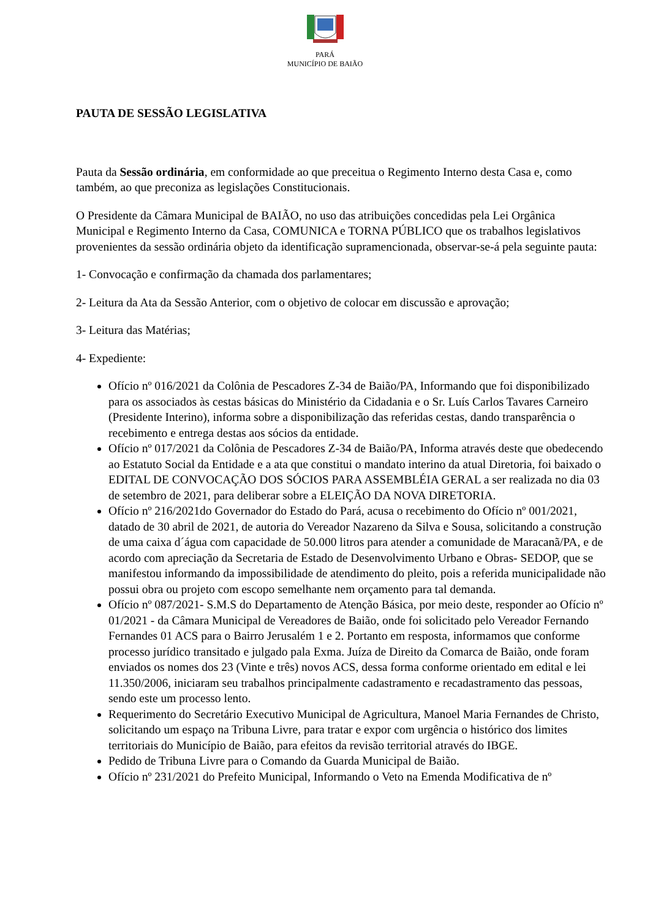PARÁ
MUNICÍPIO DE BAIÃO
PAUTA DE SESSÃO LEGISLATIVA
Pauta da Sessão ordinária, em conformidade ao que preceitua o Regimento Interno desta Casa e, como também, ao que preconiza as legislações Constitucionais.
O Presidente da Câmara Municipal de BAIÃO, no uso das atribuições concedidas pela Lei Orgânica Municipal e Regimento Interno da Casa, COMUNICA e TORNA PÚBLICO que os trabalhos legislativos provenientes da sessão ordinária objeto da identificação supramencionada, observar-se-á pela seguinte pauta:
1- Convocação e confirmação da chamada dos parlamentares;
2- Leitura da Ata da Sessão Anterior, com o objetivo de colocar em discussão e aprovação;
3- Leitura das Matérias;
4- Expediente:
Ofício nº 016/2021 da Colônia de Pescadores Z-34 de Baião/PA, Informando que foi disponibilizado para os associados às cestas básicas do Ministério da Cidadania e o Sr. Luís Carlos Tavares Carneiro (Presidente Interino), informa sobre a disponibilização das referidas cestas, dando transparência o recebimento e entrega destas aos sócios da entidade.
Ofício nº 017/2021 da Colônia de Pescadores Z-34 de Baião/PA, Informa através deste que obedecendo ao Estatuto Social da Entidade e a ata que constitui o mandato interino da atual Diretoria, foi baixado o EDITAL DE CONVOCAÇÃO DOS SÓCIOS PARA ASSEMBLÉIA GERAL a ser realizada no dia 03 de setembro de 2021, para deliberar sobre a ELEIÇÃO DA NOVA DIRETORIA.
Ofício nº 216/2021do Governador do Estado do Pará, acusa o recebimento do Ofício nº 001/2021, datado de 30 abril de 2021, de autoria do Vereador Nazareno da Silva e Sousa, solicitando a construção de uma caixa d´água com capacidade de 50.000 litros para atender a comunidade de Maracanã/PA, e de acordo com apreciação da Secretaria de Estado de Desenvolvimento Urbano e Obras- SEDOP, que se manifestou informando da impossibilidade de atendimento do pleito, pois a referida municipalidade não possui obra ou projeto com escopo semelhante nem orçamento para tal demanda.
Ofício nº 087/2021- S.M.S do Departamento de Atenção Básica, por meio deste, responder ao Ofício nº 01/2021 - da Câmara Municipal de Vereadores de Baião, onde foi solicitado pelo Vereador Fernando Fernandes 01 ACS para o Bairro Jerusalém 1 e 2. Portanto em resposta, informamos que conforme processo jurídico transitado e julgado pala Exma. Juíza de Direito da Comarca de Baião, onde foram enviados os nomes dos 23 (Vinte e três) novos ACS, dessa forma conforme orientado em edital e lei 11.350/2006, iniciaram seu trabalhos principalmente cadastramento e recadastramento das pessoas, sendo este um processo lento.
Requerimento do Secretário Executivo Municipal de Agricultura, Manoel Maria Fernandes de Christo, solicitando um espaço na Tribuna Livre, para tratar e expor com urgência o histórico dos limites territoriais do Município de Baião, para efeitos da revisão territorial através do IBGE.
Pedido de Tribuna Livre para o Comando da Guarda Municipal de Baião.
Ofício nº 231/2021 do Prefeito Municipal, Informando o Veto na Emenda Modificativa de nº